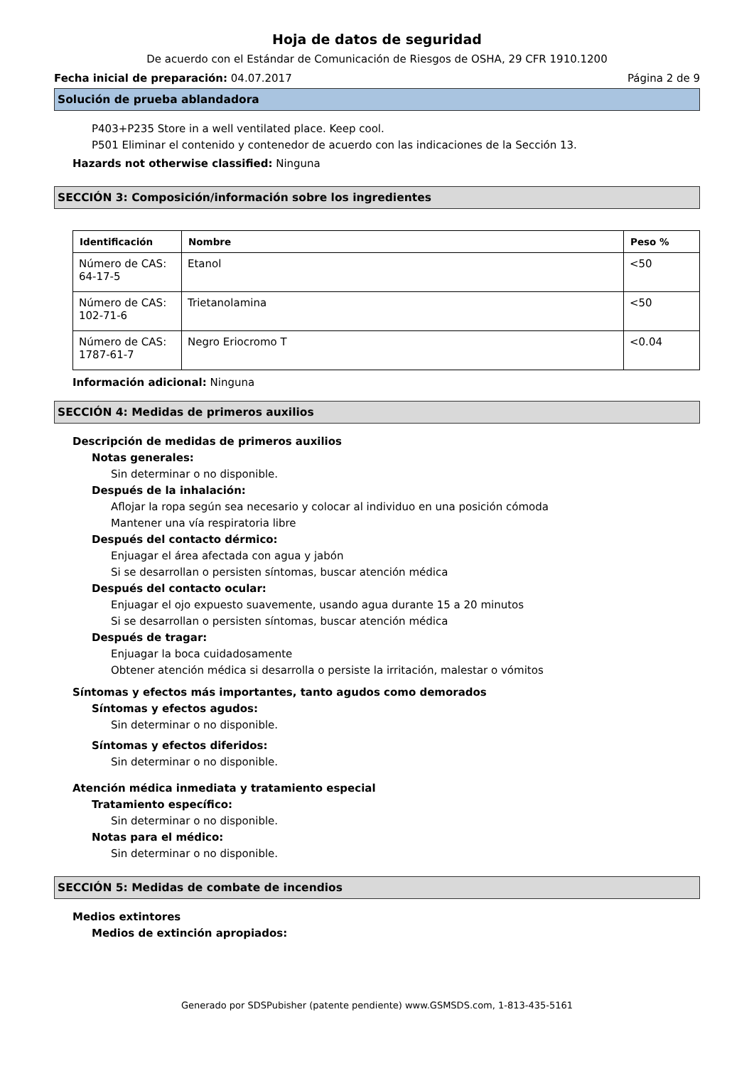Hoja de datos de seguridad
De acuerdo con el Estándar de Comunicación de Riesgos de OSHA, 29 CFR 1910.1200
Fecha inicial de preparación: 04.07.2017 Página 2 de 9
Solución de prueba ablandadora
P403+P235 Store in a well ventilated place. Keep cool.
P501 Eliminar el contenido y contenedor de acuerdo con las indicaciones de la Sección 13.
Hazards not otherwise classified: Ninguna
SECCIÓN 3: Composición/información sobre los ingredientes
| Identificación | Nombre | Peso % |
| --- | --- | --- |
| Número de CAS: 64-17-5 | Etanol | <50 |
| Número de CAS: 102-71-6 | Trietanolamina | <50 |
| Número de CAS: 1787-61-7 | Negro Eriocromo T | <0.04 |
Información adicional: Ninguna
SECCIÓN 4: Medidas de primeros auxilios
Descripción de medidas de primeros auxilios
Notas generales:
Sin determinar o no disponible.
Después de la inhalación:
Aflojar la ropa según sea necesario y colocar al individuo en una posición cómoda
Mantener una vía respiratoria libre
Después del contacto dérmico:
Enjuagar el área afectada con agua y jabón
Si se desarrollan o persisten síntomas, buscar atención médica
Después del contacto ocular:
Enjuagar el ojo expuesto suavemente, usando agua durante 15 a 20 minutos
Si se desarrollan o persisten síntomas, buscar atención médica
Después de tragar:
Enjuagar la boca cuidadosamente
Obtener atención médica si desarrolla o persiste la irritación, malestar o vómitos
Síntomas y efectos más importantes, tanto agudos como demorados
Síntomas y efectos agudos:
Sin determinar o no disponible.
Síntomas y efectos diferidos:
Sin determinar o no disponible.
Atención médica inmediata y tratamiento especial
Tratamiento específico:
Sin determinar o no disponible.
Notas para el médico:
Sin determinar o no disponible.
SECCIÓN 5: Medidas de combate de incendios
Medios extintores
Medios de extinción apropiados:
Generado por SDSPubisher (patente pendiente) www.GSMSDS.com, 1-813-435-5161